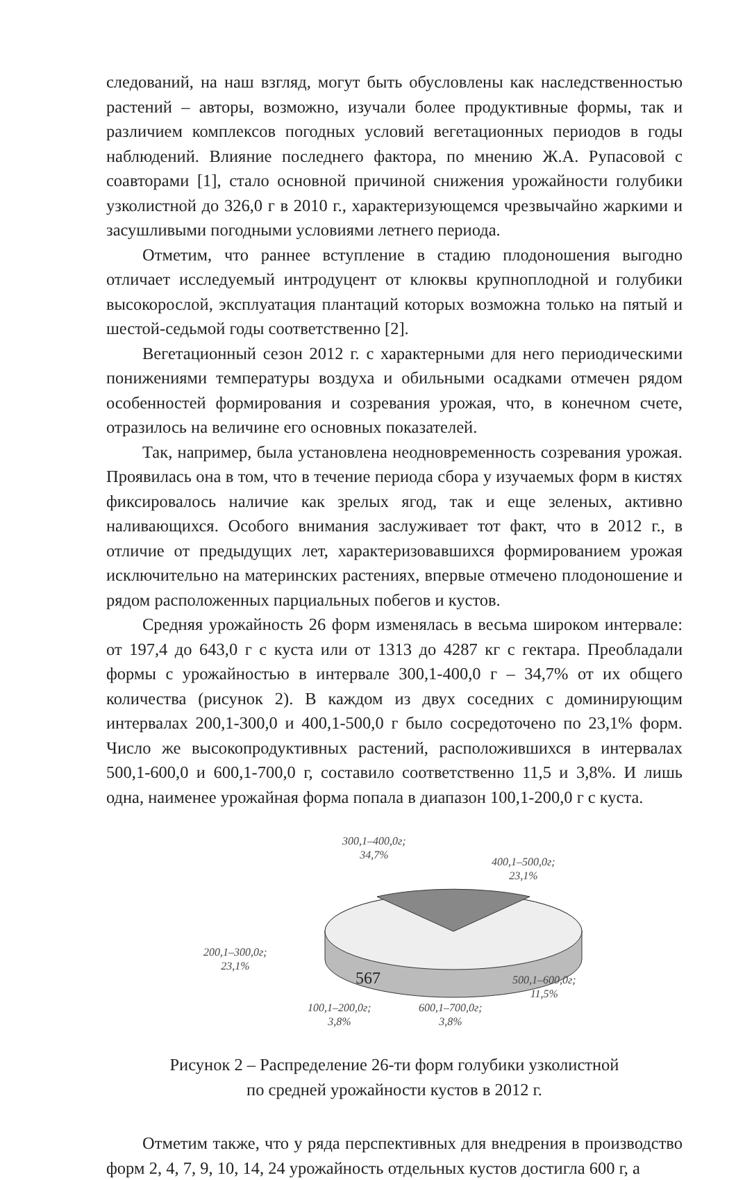следований, на наш взгляд, могут быть обусловлены как наследственностью растений – авторы, возможно, изучали более продуктивные формы, так и различием комплексов погодных условий вегетационных периодов в годы наблюдений. Влияние последнего фактора, по мнению Ж.А. Рупасовой с соавторами [1], стало основной причиной снижения урожайности голубики узколистной до 326,0 г в 2010 г., характеризующемся чрезвычайно жаркими и засушливыми погодными условиями летнего периода.
Отметим, что раннее вступление в стадию плодоношения выгодно отличает исследуемый интродуцент от клюквы крупноплодной и голубики высокорослой, эксплуатация плантаций которых возможна только на пятый и шестой-седьмой годы соответственно [2].
Вегетационный сезон 2012 г. с характерными для него периодическими понижениями температуры воздуха и обильными осадками отмечен рядом особенностей формирования и созревания урожая, что, в конечном счете, отразилось на величине его основных показателей.
Так, например, была установлена неодновременность созревания урожая. Проявилась она в том, что в течение периода сбора у изучаемых форм в кистях фиксировалось наличие как зрелых ягод, так и еще зеленых, активно наливающихся. Особого внимания заслуживает тот факт, что в 2012 г., в отличие от предыдущих лет, характеризовавшихся формированием урожая исключительно на материнских растениях, впервые отмечено плодоношение и рядом расположенных парциальных побегов и кустов.
Средняя урожайность 26 форм изменялась в весьма широком интервале: от 197,4 до 643,0 г с куста или от 1313 до 4287 кг с гектара. Преобладали формы с урожайностью в интервале 300,1-400,0 г – 34,7% от их общего количества (рисунок 2). В каждом из двух соседних с доминирующим интервалах 200,1-300,0 и 400,1-500,0 г было сосредоточено по 23,1% форм. Число же высокопродуктивных растений, расположившихся в интервалах 500,1-600,0 и 600,1-700,0 г, составило соответственно 11,5 и 3,8%. И лишь одна, наименее урожайная форма попала в диапазон 100,1-200,0 г с куста.
300,1–400,0г;
34,7%
400,1–500,0г;
23,1%
200,1–300,0г;
23,1%
500,1–600,0г;
11,5%
100,1–200,0г;
3,8%
600,1–700,0г;
3,8%
Рисунок 2 – Распределение 26-ти форм голубики узколистной
по средней урожайности кустов в 2012 г.
Отметим также, что у ряда перспективных для внедрения в производство форм 2, 4, 7, 9, 10, 14, 24 урожайность отдельных кустов достигла 600 г, а
567